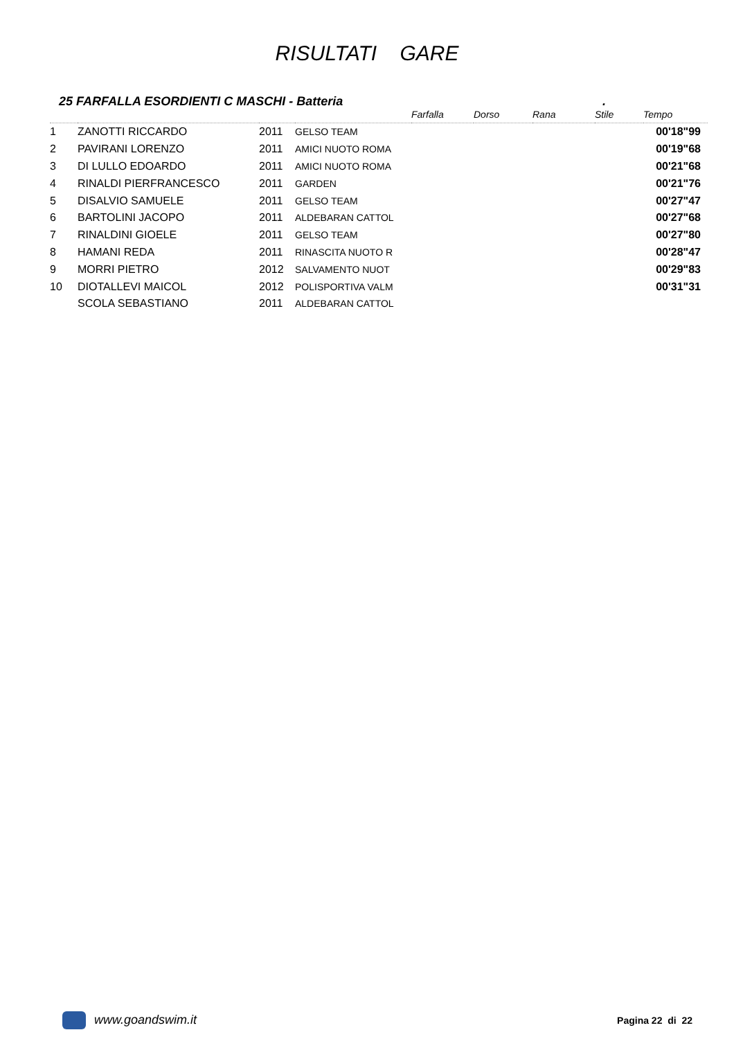RISULTATI GARE
25 FARFALLA ESORDIENTI C MASCHI - Batteria.
| | | | | Farfalla | Dorso | Rana | Stile | Tempo |
| --- | --- | --- | --- | --- | --- | --- | --- | --- |
| 1 | ZANOTTI RICCARDO | 2011 | GELSO TEAM | | | | | 00'18"99 |
| 2 | PAVIRANI LORENZO | 2011 | AMICI NUOTO ROMA | | | | | 00'19"68 |
| 3 | DI LULLO EDOARDO | 2011 | AMICI NUOTO ROMA | | | | | 00'21"68 |
| 4 | RINALDI PIERFRANCESCO | 2011 | GARDEN | | | | | 00'21"76 |
| 5 | DISALVIO SAMUELE | 2011 | GELSO TEAM | | | | | 00'27"47 |
| 6 | BARTOLINI JACOPO | 2011 | ALDEBARAN CATTOL | | | | | 00'27"68 |
| 7 | RINALDINI GIOELE | 2011 | GELSO TEAM | | | | | 00'27"80 |
| 8 | HAMANI REDA | 2011 | RINASCITA NUOTO R | | | | | 00'28"47 |
| 9 | MORRI PIETRO | 2012 | SALVAMENTO NUOT | | | | | 00'29"83 |
| 10 | DIOTALLEVI MAICOL | 2012 | POLISPORTIVA VALM | | | | | 00'31"31 |
| | SCOLA SEBASTIANO | 2011 | ALDEBARAN CATTOL | | | | | |
www.goandswim.it Pagina 22 di 22